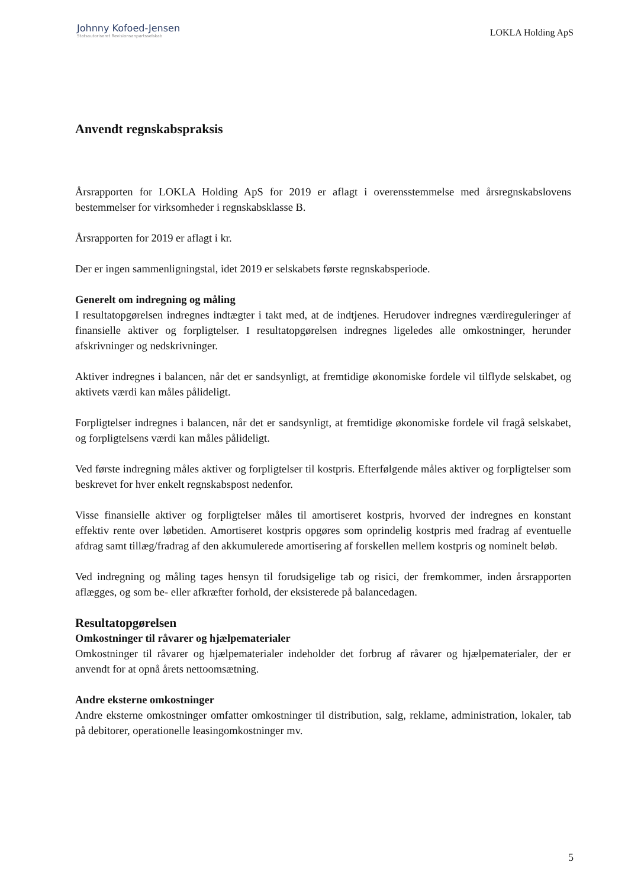Johnny Kofoed-Jensen
Statsautoriseret Revisionsanpartsselskab
LOKLA Holding ApS
Anvendt regnskabspraksis
Årsrapporten for LOKLA Holding ApS for 2019 er aflagt i overensstemmelse med årsregnskabs­lovens bestemmelser for virksomheder i regnskabsklasse B.
Årsrapporten for 2019 er aflagt i kr.
Der er ingen sammenligningstal, idet 2019 er selskabets første regnskabsperiode.
Generelt om indregning og måling
I resultatopgørelsen indregnes indtægter i takt med, at de indtjenes. Herudover indregnes værdire­guleringer af finansielle aktiver og forpligtelser. I resultatopgørelsen indregnes ligeledes alle om­kostninger, herunder afskrivninger og nedskrivninger.
Aktiver indregnes i balancen, når det er sandsynligt, at fremtidige økonomiske fordele vil tilflyde selskabet, og aktivets værdi kan måles pålideligt.
Forpligtelser indregnes i balancen, når det er sandsynligt, at fremtidige økonomiske fordele vil fra­gå selskabet, og forpligtelsens værdi kan måles pålideligt.
Ved første indregning måles aktiver og forpligtelser til kostpris. Efterfølgende måles aktiver og forpligtelser som beskrevet for hver enkelt regnskabspost nedenfor.
Visse finansielle aktiver og forpligtelser måles til amortiseret kostpris, hvorved der indregnes en konstant effektiv rente over løbetiden. Amortiseret kostpris opgøres som oprindelig kostpris med fradrag af eventuelle afdrag samt tillæg/fradrag af den akkumulerede amortisering af forskellen mellem kostpris og nominelt beløb.
Ved indregning og måling tages hensyn til forudsigelige tab og risici, der fremkommer, inden årsrapporten aflægges, og som be- eller afkræfter forhold, der eksisterede på balancedagen.
Resultatopgørelsen
Omkostninger til råvarer og hjælpematerialer
Omkostninger til råvarer og hjælpematerialer indeholder det forbrug af råvarer og hjælpematerial­er, der er anvendt for at opnå årets nettoomsætning.
Andre eksterne omkostninger
Andre eksterne omkostninger omfatter omkostninger til distribution, salg, reklame, administra­tion, lokaler, tab på debitorer, operationelle leasingomkostninger mv.
5